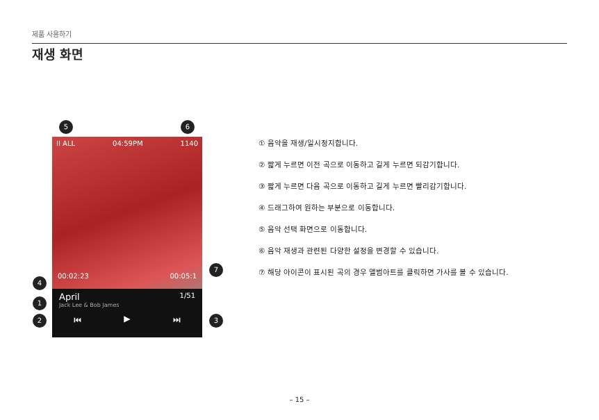제품 사용하기
재생 화면
5 6
II ALL 04:59PM 1140
00:02:23 00:05:1
April 1/51
Jack Lee & Bob James
⏮ ▶ ⏭
4
1
2 3
7
① 음악을 재생/일시정지합니다.
② 짧게 누르면 이전 곡으로 이동하고 길게 누르면 되감기합니다.
③ 짧게 누르면 다음 곡으로 이동하고 길게 누르면 빨리감기합니다.
④ 드래그하여 원하는 부분으로 이동합니다.
⑤ 음악 선택 화면으로 이동합니다.
⑥ 음악 재생과 관련된 다양한 설정을 변경할 수 있습니다.
⑦ 해당 아이콘이 표시된 곡의 경우 앨범아트를 클릭하면 가사를 볼 수 있습니다.
– 15 –